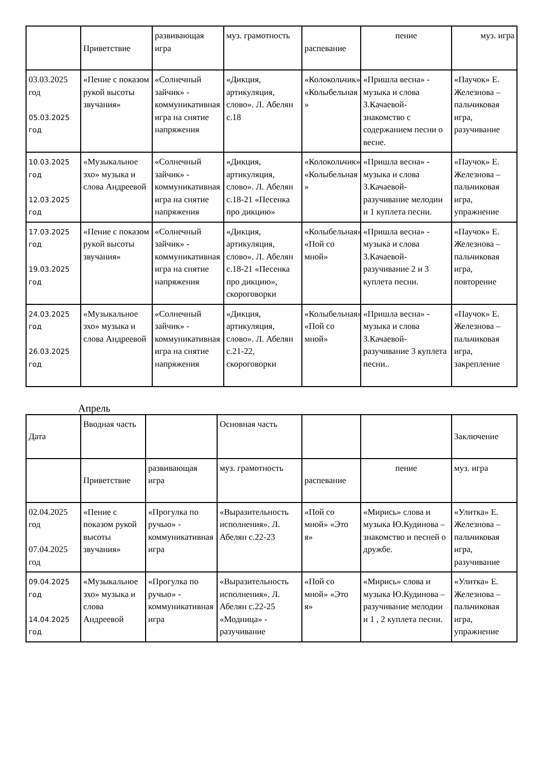| | Приветствие | развивающая игра | муз. грамотность | распевание | пение | муз. игра |
| 03.03.2025 год 05.03.2025 год | «Пение с показом рукой высоты звучания» | «Солнечный зайчик» - коммуникативная игра на снятие напряжения | «Дикция, артикуляция, слово». Л. Абелян с.18 | «Колокольчик» «Колыбельная » | «Пришла весна» - музыка и слова З.Качаевой- знакомство с содержанием песни о весне. | «Паучок» Е. Железнова – пальчиковая игра, разучивание |
| 10.03.2025 год 12.03.2025 год | «Музыкальное эхо» музыка и слова Андреевой | «Солнечный зайчик» - коммуникативная игра на снятие напряжения | «Дикция, артикуляция, слово». Л. Абелян с.18-21 «Песенка про дикцию» | «Колокольчик» «Колыбельная » | «Пришла весна» - музыка и слова З.Качаевой- разучивание мелодии и 1 куплета песни. | «Паучок» Е. Железнова – пальчиковая игра, упражнение |
| 17.03.2025 год 19.03.2025 год | «Пение с показом рукой высоты звучания» | «Солнечный зайчик» - коммуникативная игра на снятие напряжения | «Дикция, артикуляция, слово». Л. Абелян с.18-21 «Песенка про дикцию», скороговорки | «Колыбельная» «Пой со мной» | «Пришла весна» - музыка и слова З.Качаевой- разучивание 2 и 3 куплета песни. | «Паучок» Е. Железнова – пальчиковая игра, повторение |
| 24.03.2025 год 26.03.2025 год | «Музыкальное эхо» музыка и слова Андреевой | «Солнечный зайчик» - коммуникативная игра на снятие напряжения | «Дикция, артикуляция, слово». Л. Абелян с.21-22, скороговорки | «Колыбельная» «Пой со мной» | «Пришла весна» - музыка и слова З.Качаевой- разучивание 3 куплета песни.. | «Паучок» Е. Железнова – пальчиковая игра, закрепление |
Апрель
| Дата | Вводная часть | | Основная часть | | | Заключение |
| | Приветствие | развивающая игра | муз. грамотность | распевание | пение | муз. игра |
| 02.04.2025 год 07.04.2025 год | «Пение с показом рукой высоты звучания» | «Прогулка по ручью» - коммуникативная игра | «Выразительность исполнения». Л. Абелян с.22-23 | «Пой со мной» «Это я» | «Мирись» слова и музыка Ю.Кудинова – знакомство и песней о дружбе. | «Улитка» Е. Железнова – пальчиковая игра, разучивание |
| 09.04.2025 год 14.04.2025 год | «Музыкальное эхо» музыка и слова Андреевой | «Прогулка по ручью» - коммуникативная игра | «Выразительность исполнения». Л. Абелян с.22-25 «Модница» - разучивание | «Пой со мной» «Это я» | «Мирись» слова и музыка Ю.Кудинова – разучивание мелодии и 1 , 2 куплета песни. | «Улитка» Е. Железнова – пальчиковая игра, упражнение |